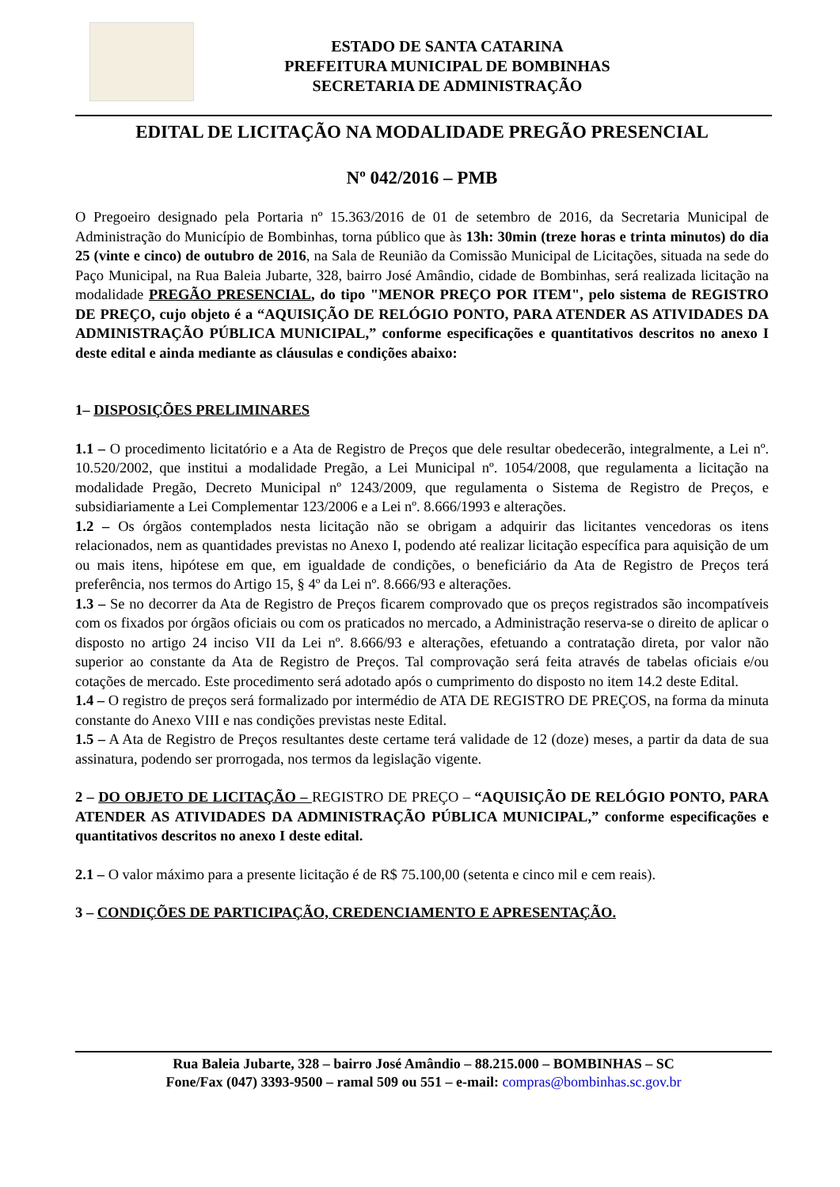ESTADO DE SANTA CATARINA
PREFEITURA MUNICIPAL DE BOMBINHAS
SECRETARIA DE ADMINISTRAÇÃO
EDITAL DE LICITAÇÃO NA MODALIDADE PREGÃO PRESENCIAL
Nº 042/2016 – PMB
O Pregoeiro designado pela Portaria nº 15.363/2016 de 01 de setembro de 2016, da Secretaria Municipal de Administração do Município de Bombinhas, torna público que às 13h: 30min (treze horas e trinta minutos) do dia 25 (vinte e cinco) de outubro de 2016, na Sala de Reunião da Comissão Municipal de Licitações, situada na sede do Paço Municipal, na Rua Baleia Jubarte, 328, bairro José Amândio, cidade de Bombinhas, será realizada licitação na modalidade PREGÃO PRESENCIAL, do tipo "MENOR PREÇO POR ITEM", pelo sistema de REGISTRO DE PREÇO, cujo objeto é a “AQUISIÇÃO DE RELÓGIO PONTO, PARA ATENDER AS ATIVIDADES DA ADMINISTRAÇÃO PÚBLICA MUNICIPAL,” conforme especificações e quantitativos descritos no anexo I deste edital e ainda mediante as cláusulas e condições abaixo:
1– DISPOSIÇÕES PRELIMINARES
1.1 – O procedimento licitatório e a Ata de Registro de Preços que dele resultar obedecerão, integralmente, a Lei nº. 10.520/2002, que institui a modalidade Pregão, a Lei Municipal nº. 1054/2008, que regulamenta a licitação na modalidade Pregão, Decreto Municipal nº 1243/2009, que regulamenta o Sistema de Registro de Preços, e subsidiariamente a Lei Complementar 123/2006 e a Lei nº. 8.666/1993 e alterações.
1.2 – Os órgãos contemplados nesta licitação não se obrigam a adquirir das licitantes vencedoras os itens relacionados, nem as quantidades previstas no Anexo I, podendo até realizar licitação específica para aquisição de um ou mais itens, hipótese em que, em igualdade de condições, o beneficiário da Ata de Registro de Preços terá preferência, nos termos do Artigo 15, § 4º da Lei nº. 8.666/93 e alterações.
1.3 – Se no decorrer da Ata de Registro de Preços ficarem comprovado que os preços registrados são incompatíveis com os fixados por órgãos oficiais ou com os praticados no mercado, a Administração reserva-se o direito de aplicar o disposto no artigo 24 inciso VII da Lei nº. 8.666/93 e alterações, efetuando a contratação direta, por valor não superior ao constante da Ata de Registro de Preços. Tal comprovação será feita através de tabelas oficiais e/ou cotações de mercado. Este procedimento será adotado após o cumprimento do disposto no item 14.2 deste Edital.
1.4 – O registro de preços será formalizado por intermédio de ATA DE REGISTRO DE PREÇOS, na forma da minuta constante do Anexo VIII e nas condições previstas neste Edital.
1.5 – A Ata de Registro de Preços resultantes deste certame terá validade de 12 (doze) meses, a partir da data de sua assinatura, podendo ser prorrogada, nos termos da legislação vigente.
2 – DO OBJETO DE LICITAÇÃO – REGISTRO DE PREÇO – “AQUISIÇÃO DE RELÓGIO PONTO, PARA ATENDER AS ATIVIDADES DA ADMINISTRAÇÃO PÚBLICA MUNICIPAL,” conforme especificações e quantitativos descritos no anexo I deste edital.
2.1 – O valor máximo para a presente licitação é de R$ 75.100,00 (setenta e cinco mil e cem reais).
3 – CONDIÇÕES DE PARTICIPAÇÃO, CREDENCIAMENTO E APRESENTAÇÃO.
Rua Baleia Jubarte, 328 – bairro José Amândio – 88.215.000 – BOMBINHAS – SC
Fone/Fax (047) 3393-9500 – ramal 509 ou 551 – e-mail: compras@bombinhas.sc.gov.br